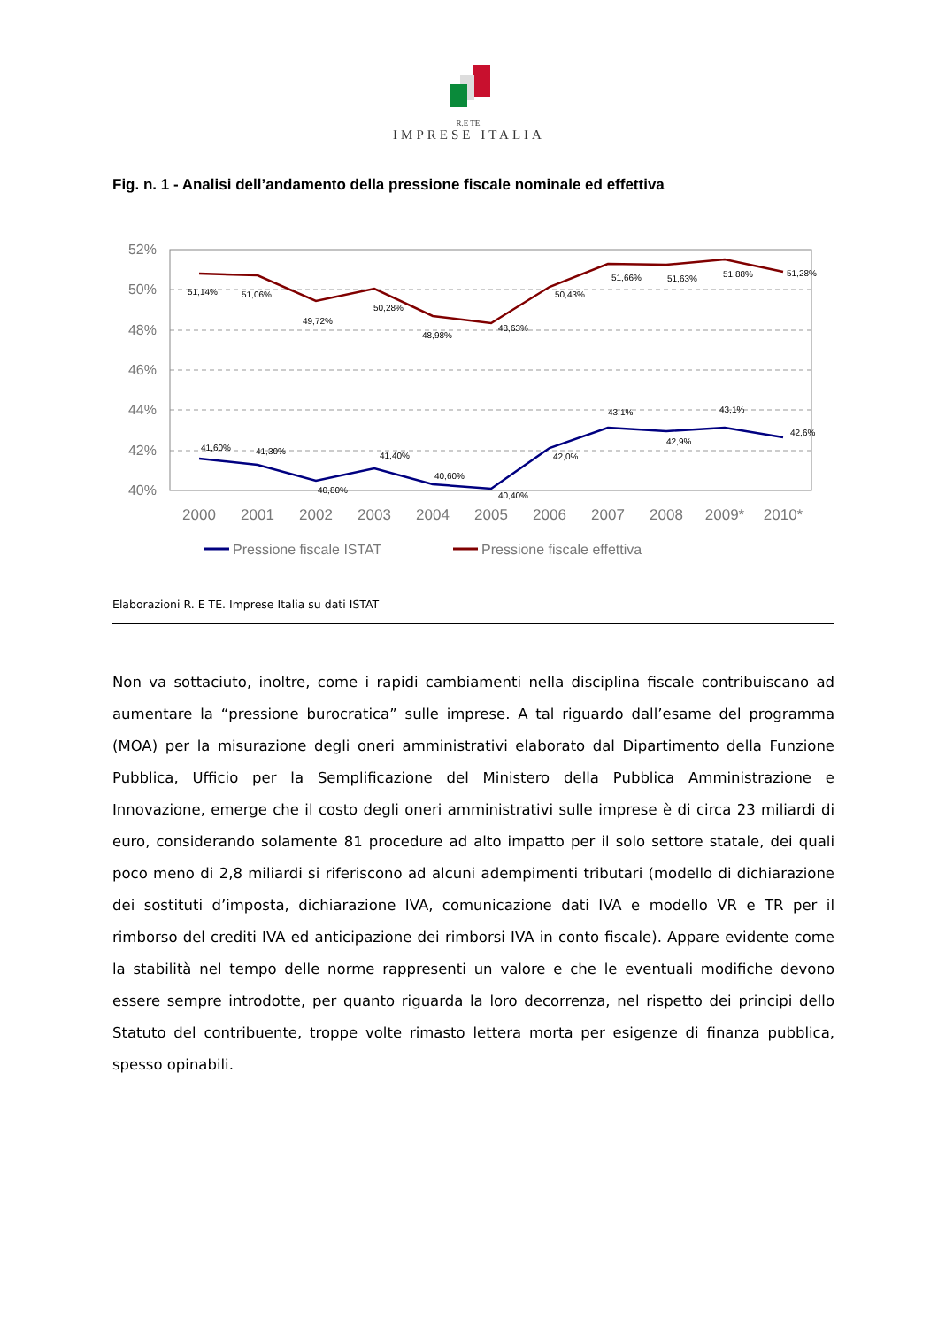R.E TE.
IMPRESE ITALIA
Fig. n. 1 - Analisi dell’andamento della pressione fiscale nominale ed effettiva
52%
50%
48%
46%
44%
42%
40%
51,14%
51,06%
49,72%
50,28%
48,98%
48,63%
50,43%
51,66%
51,63%
51,88%
51,28%
41,60%
41,30%
40,80%
41,40%
40,60%
40,40%
42,0%
43,1%
42,9%
43,1%
42,6%
2000
2001
2002
2003
2004
2005
2006
2007
2008
2009*
2010*
Pressione fiscale ISTAT
Pressione fiscale effettiva
Elaborazioni R. E TE. Imprese Italia su dati ISTAT
Non va sottaciuto, inoltre, come i rapidi cambiamenti nella disciplina fiscale contribuiscano ad aumentare la “pressione burocratica” sulle imprese. A tal riguardo dall’esame del programma (MOA) per la misurazione degli oneri amministrativi elaborato dal Dipartimento della Funzione Pubblica, Ufficio per la Semplificazione del Ministero della Pubblica Amministrazione e Innovazione, emerge che il costo degli oneri amministrativi sulle imprese è di circa 23 miliardi di euro, considerando solamente 81 procedure ad alto impatto per il solo settore statale, dei quali poco meno di 2,8 miliardi si riferiscono ad alcuni adempimenti tributari (modello di dichiarazione dei sostituti d’imposta, dichiarazione IVA, comunicazione dati IVA e modello VR e TR per il rimborso del crediti IVA ed anticipazione dei rimborsi IVA in conto fiscale). Appare evidente come la stabilità nel tempo delle norme rappresenti un valore e che le eventuali modifiche devono essere sempre introdotte, per quanto riguarda la loro decorrenza, nel rispetto dei principi dello Statuto del contribuente, troppe volte rimasto lettera morta per esigenze di finanza pubblica, spesso opinabili.